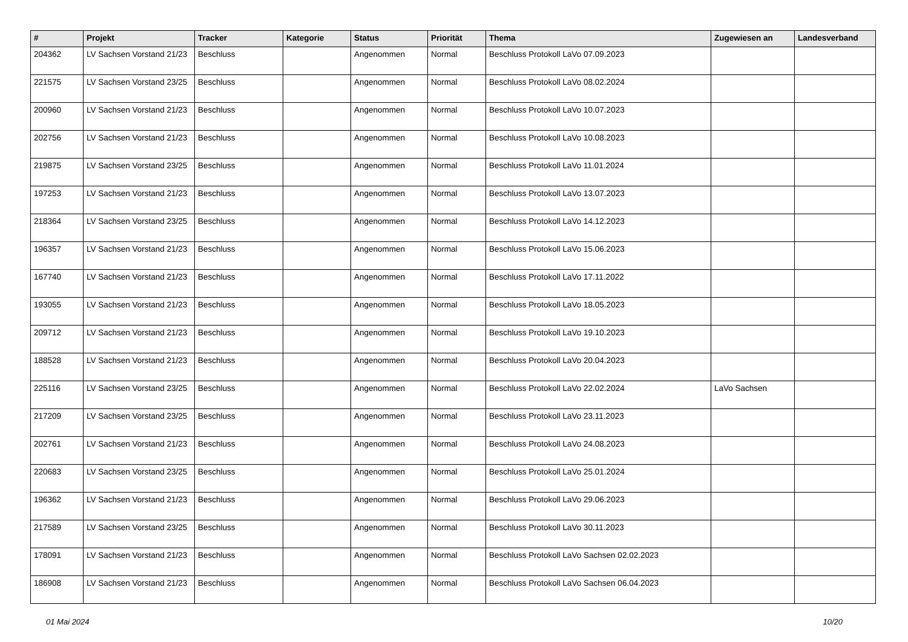| # | Projekt | Tracker | Kategorie | Status | Priorität | Thema | Zugewiesen an | Landesverband |
| --- | --- | --- | --- | --- | --- | --- | --- | --- |
| 204362 | LV Sachsen Vorstand 21/23 | Beschluss | | Angenommen | Normal | Beschluss Protokoll LaVo 07.09.2023 | | |
| 221575 | LV Sachsen Vorstand 23/25 | Beschluss | | Angenommen | Normal | Beschluss Protokoll LaVo 08.02.2024 | | |
| 200960 | LV Sachsen Vorstand 21/23 | Beschluss | | Angenommen | Normal | Beschluss Protokoll LaVo 10.07.2023 | | |
| 202756 | LV Sachsen Vorstand 21/23 | Beschluss | | Angenommen | Normal | Beschluss Protokoll LaVo 10.08.2023 | | |
| 219875 | LV Sachsen Vorstand 23/25 | Beschluss | | Angenommen | Normal | Beschluss Protokoll LaVo 11.01.2024 | | |
| 197253 | LV Sachsen Vorstand 21/23 | Beschluss | | Angenommen | Normal | Beschluss Protokoll LaVo 13.07.2023 | | |
| 218364 | LV Sachsen Vorstand 23/25 | Beschluss | | Angenommen | Normal | Beschluss Protokoll LaVo 14.12.2023 | | |
| 196357 | LV Sachsen Vorstand 21/23 | Beschluss | | Angenommen | Normal | Beschluss Protokoll LaVo 15.06.2023 | | |
| 167740 | LV Sachsen Vorstand 21/23 | Beschluss | | Angenommen | Normal | Beschluss Protokoll LaVo 17.11.2022 | | |
| 193055 | LV Sachsen Vorstand 21/23 | Beschluss | | Angenommen | Normal | Beschluss Protokoll LaVo 18.05.2023 | | |
| 209712 | LV Sachsen Vorstand 21/23 | Beschluss | | Angenommen | Normal | Beschluss Protokoll LaVo 19.10.2023 | | |
| 188528 | LV Sachsen Vorstand 21/23 | Beschluss | | Angenommen | Normal | Beschluss Protokoll LaVo 20.04.2023 | | |
| 225116 | LV Sachsen Vorstand 23/25 | Beschluss | | Angenommen | Normal | Beschluss Protokoll LaVo 22.02.2024 | LaVo Sachsen | |
| 217209 | LV Sachsen Vorstand 23/25 | Beschluss | | Angenommen | Normal | Beschluss Protokoll LaVo 23.11.2023 | | |
| 202761 | LV Sachsen Vorstand 21/23 | Beschluss | | Angenommen | Normal | Beschluss Protokoll LaVo 24.08.2023 | | |
| 220683 | LV Sachsen Vorstand 23/25 | Beschluss | | Angenommen | Normal | Beschluss Protokoll LaVo 25.01.2024 | | |
| 196362 | LV Sachsen Vorstand 21/23 | Beschluss | | Angenommen | Normal | Beschluss Protokoll LaVo 29.06.2023 | | |
| 217589 | LV Sachsen Vorstand 23/25 | Beschluss | | Angenommen | Normal | Beschluss Protokoll LaVo 30.11.2023 | | |
| 178091 | LV Sachsen Vorstand 21/23 | Beschluss | | Angenommen | Normal | Beschluss Protokoll LaVo Sachsen 02.02.2023 | | |
| 186908 | LV Sachsen Vorstand 21/23 | Beschluss | | Angenommen | Normal | Beschluss Protokoll LaVo Sachsen 06.04.2023 | | |
01 Mai 2024 10/20